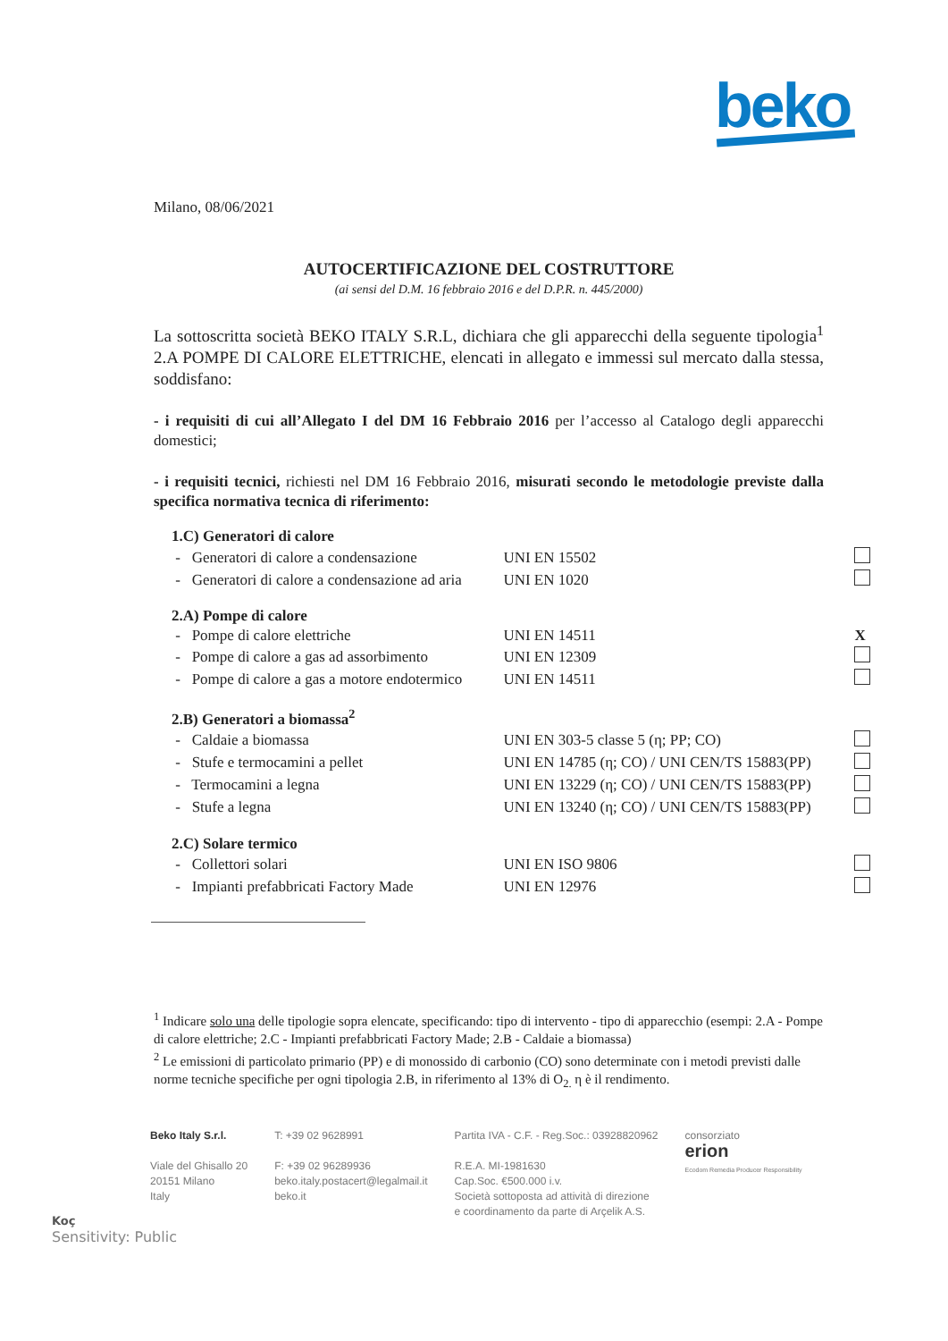beko
Milano, 08/06/2021
AUTOCERTIFICAZIONE DEL COSTRUTTORE
(ai sensi del D.M. 16 febbraio 2016 e del D.P.R. n. 445/2000)
La sottoscritta società BEKO ITALY S.R.L, dichiara che gli apparecchi della seguente tipologia<sup>1</sup> 2.A POMPE DI CALORE ELETTRICHE, elencati in allegato e immessi sul mercato dalla stessa, soddisfano:
- i requisiti di cui all’Allegato I del DM 16 Febbraio 2016 per l’accesso al Catalogo degli apparecchi domestici;
- i requisiti tecnici, richiesti nel DM 16 Febbraio 2016, misurati secondo le metodologie previste dalla specifica normativa tecnica di riferimento:
| 1.C) Generatori di calore | | |
| - Generatori di calore a condensazione | UNI EN 15502 | |
| - Generatori di calore a condensazione ad aria | UNI EN 1020 | |
| 2.A) Pompe di calore | | |
| - Pompe di calore elettriche | UNI EN 14511 | X |
| - Pompe di calore a gas ad assorbimento | UNI EN 12309 | |
| - Pompe di calore a gas a motore endotermico | UNI EN 14511 | |
| 2.B) Generatori a biomassa<sup>2</sup> | | |
| - Caldaie a biomassa | UNI EN 303-5 classe 5 (η; PP; CO) | |
| - Stufe e termocamini a pellet | UNI EN 14785 (η; CO) / UNI CEN/TS 15883(PP) | |
| - Termocamini a legna | UNI EN 13229 (η; CO) / UNI CEN/TS 15883(PP) | |
| - Stufe a legna | UNI EN 13240 (η; CO) / UNI CEN/TS 15883(PP) | |
| 2.C) Solare termico | | |
| - Collettori solari | UNI EN ISO 9806 | |
| - Impianti prefabbricati Factory Made | UNI EN 12976 | |
<sup>1</sup> Indicare solo una delle tipologie sopra elencate, specificando: tipo di intervento - tipo di apparecchio (esempi: 2.A - Pompe di calore elettriche; 2.C - Impianti prefabbricati Factory Made; 2.B - Caldaie a biomassa)
<sup>2</sup> Le emissioni di particolato primario (PP) e di monossido di carbonio (CO) sono determinate con i metodi previsti dalle norme tecniche specifiche per ogni tipologia 2.B, in riferimento al 13% di O<sub>2.</sub> η è il rendimento.
Beko Italy S.r.l.
Viale del Ghisallo 20
20151 Milano
Italy
T: +39 02 9628991
F: +39 02 96289936
beko.italy.postacert@legalmail.it
beko.it
Partita IVA - C.F. - Reg.Soc.: 03928820962
R.E.A. MI-1981630
Cap.Soc. €500.000 i.v.
Società sottoposta ad attività di direzione
e coordinamento da parte di Arçelik A.S.
consorziato
erion
Ecodom Remedia Producer Responsibility
Koç
Sensitivity: Public